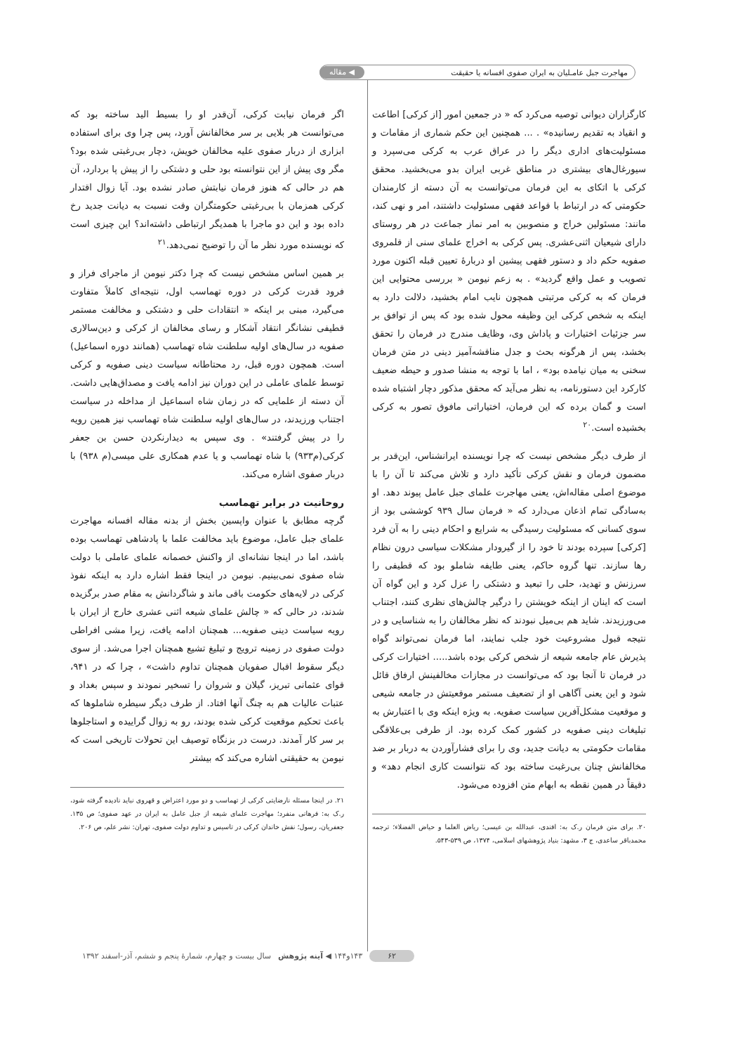مهاجرت جبل عامـلیان به ایران صفوی افسانه یا حقیقت ◀ مقاله
کارگزاران دیوانی توصیه می‌کرد که « در جمعین امور [از کرکی] اطاعت و انقیاد به تقدیم رسانیده» . ... همچنین این حکم شماری از مقامات و مسئولیت‌های اداری دیگر را در عراق عرب به کرکی می‌سپرد و سیورغال‌های بیشتری در مناطق غربی ایران بدو می‌بخشید. محقق کرکی با اتکای به این فرمان می‌توانست به آن دسته از کارمندان حکومتی که در ارتباط با قواعد فقهی مسئولیت داشتند، امر و نهی کند، مانند: مسئولین خراج و منصوبین به امر نماز جماعت در هر روستای دارای شیعیان اثنی‌عشری. پس کرکی به اخراج علمای سنی از قلمروی صفویه حکم داد و دستور فقهی پیشین او دربارهٔ تعیین قبله اکنون مورد تصویب و عمل واقع گردید» . به زعم نیومن « بررسی محتوایی این فرمان که به کرکی مرتبتی همچون نایب امام بخشید، دلالت دارد به اینکه به شخص کرکی این وظیفه محول شده بود که پس از توافق بر سر جزئیات اختیارات و پاداش وی، وظایف مندرج در فرمان را تحقق بخشد، پس از هرگونه بحث و جدل مناقشه‌آمیز دینی در متن فرمان سخنی به میان نیامده بود» ، اما با توجه به منشا صدور و حیطه ضعیف کارکرد این دستورنامه، به نظر می‌آید که محقق مذکور دچار اشتباه شده است و گمان برده که این فرمان، اختیاراتی مافوق تصور به کرکی بخشیده است.<sup>۲۰</sup>
از طرف دیگر مشخص نیست که چرا نویسنده ایرانشناس، این‌قدر بر مضمون فرمان و نقش کرکی تأکید دارد و تلاش می‌کند تا آن را با موضوع اصلی مقاله‌اش، یعنی مهاجرت علمای جبل عامل پیوند دهد. او به‌سادگی تمام اذعان می‌دارد که « فرمان سال ۹۳۹ کوششی بود از سوی کسانی که مسئولیت رسیدگی به شرایع و احکام دینی را به آن فرد [کرکی] سپرده بودند تا خود را از گیرودار مشکلات سیاسی درون نظام رها سازند. تنها گروه حاکم، یعنی طایفه شاملو بود که قطیفی را سرزنش و تهدید، حلی را تبعید و دشتکی را عزل کرد و این گواه آن است که اینان از اینکه خویشتن را درگیر چالش‌های نظری کنند، اجتناب می‌ورزیدند. شاید هم بی‌میل نبودند که نظر مخالفان را به شناسایی و در نتیجه قبول مشروعیت خود جلب نمایند، اما فرمان نمی‌تواند گواه پذیرش عام جامعه شیعه از شخص کرکی بوده باشد..... اختیارات کرکی در فرمان تا آنجا بود که می‌توانست در مجازات مخالفینش ارفاق قائل شود و این یعنی آگاهی او از تضعیف مستمر موقعیتش در جامعه شیعی و موقعیت مشکل‌آفرین سیاست صفویه. به ویژه اینکه وی با اعتبارش به تبلیغات دینی صفویه در کشور کمک کرده بود. از طرفی بی‌علاقگی مقامات حکومتی به دیانت جدید، وی را برای فشارآوردن به دربار بر ضد مخالفانش چنان بی‌رغبت ساخته بود که نتوانست کاری انجام دهد» و دقیقاً در همین نقطه به ابهام متن افزوده می‌شود.
۲۰. برای متن فرمان ر.ک به: افندی، عبدالله بن عیسی؛ ریاض العلما و حیاض الفضلاء؛ ترجمه محمدباقر ساعدی، ج ۳، مشهد: بنیاد پژوهشهای اسلامی، ۱۳۷۴، ص ۵۳۹-۵۴۳.
اگر فرمان نیابت کرکی، آن‌قدر او را بسیط الید ساخته بود که می‌توانست هر بلایی بر سر مخالفانش آورد، پس چرا وی برای استفاده ابزاری از دربار صفوی علیه مخالفان خویش، دچار بی‌رغبتی شده بود؟ مگر وی پیش از این نتوانسته بود حلی و دشتکی را از پیش پا بردارد، آن هم در حالی که هنوز فرمان نیابتش صادر نشده بود. آیا زوال اقتدار کرکی همزمان با بی‌رغبتی حکومتگران وقت نسبت به دیانت جدید رخ داده بود و این دو ماجرا با همدیگر ارتباطی داشته‌اند؟ این چیزی است که نویسنده مورد نظر ما آن را توضیح نمی‌دهد.<sup>۲۱</sup>
بر همین اساس مشخص نیست که چرا دکتر نیومن از ماجرای فراز و فرود قدرت کرکی در دوره تهماسب اول، نتیجه‌ای کاملاً متفاوت می‌گیرد، مبنی بر اینکه « انتقادات حلی و دشتکی و مخالفت مستمر قطیفی نشانگر انتقاد آشکار و رسای مخالفان از کرکی و دین‌سالاری صفویه در سال‌های اولیه سلطنت شاه تهماسب (همانند دوره اسماعیل) است. همچون دوره قبل، رد محتاطانه سیاست دینی صفویه و کرکی توسط علمای عاملی در این دوران نیز ادامه یافت و مصداق‌هایی داشت. آن دسته از علمایی که در زمان شاه اسماعیل از مداخله در سیاست اجتناب ورزیدند، در سال‌های اولیه سلطنت شاه تهماسب نیز همین رویه را در پیش گرفتند» . وی سپس به دیدارنکردن حسن بن جعفر کرکی(م۹۳۳) با شاه تهماسب و یا عدم همکاری علی میسی(م ۹۳۸) با دربار صفوی اشاره می‌کند.
روحانیت در برابر تهماسب
گرچه مطابق با عنوان واپسین بخش از بدنه مقاله افسانه مهاجرت علمای جبل عامل، موضوع باید مخالفت علما با پادشاهی تهماسب بوده باشد، اما در اینجا نشانه‌ای از واکنش خصمانه علمای عاملی با دولت شاه صفوی نمی‌بینیم. نیومن در اینجا فقط اشاره دارد به اینکه نفوذ کرکی در لایه‌های حکومت باقی ماند و شاگردانش به مقام صدر برگزیده شدند، در حالی که « چالش علمای شیعه اثنی عشری خارج از ایران با رویه سیاست دینی صفویه... همچنان ادامه یافت، زیرا مشی افراطی دولت صفوی در زمینه ترویج و تبلیغ تشیع همچنان اجرا می‌شد. از سوی دیگر سقوط اقبال صفویان همچنان تداوم داشت» ، چرا که در ۹۴۱، قوای عثمانی تبریز، گیلان و شروان را تسخیر نمودند و سپس بغداد و عتبات عالیات هم به چنگ آنها افتاد. از طرف دیگر سیطره شاملوها که باعث تحکیم موقعیت کرکی شده بودند، رو به زوال گراییده و استاجلوها بر سر کار آمدند. درست در بزنگاه توصیف این تحولات تاریخی است که نیومن به حقیقتی اشاره می‌کند که بیشتر
۲۱. در اینجا مسئله نارضایتی کرکی از تهماسب و دو مورد اعتراض و قهروی نباید نادیده گرفته شود، ر.ک به: فرهانی منفرد؛ مهاجرت علمای شیعه از جبل عامل به ایران در عهد صفوی؛ ص ۱۳۵. جعفریان، رسول؛ نقش خاندان کرکی در تاسیس و تداوم دولت صفوی، تهران: نشر علم، ص ۲۰۶.
۶۲ ۱۴۳و۱۴۴ ◀ آینه پژوهش سال بیست و چهارم، شمارهٔ پنجم و ششم، آذر-اسفند ۱۳۹۲